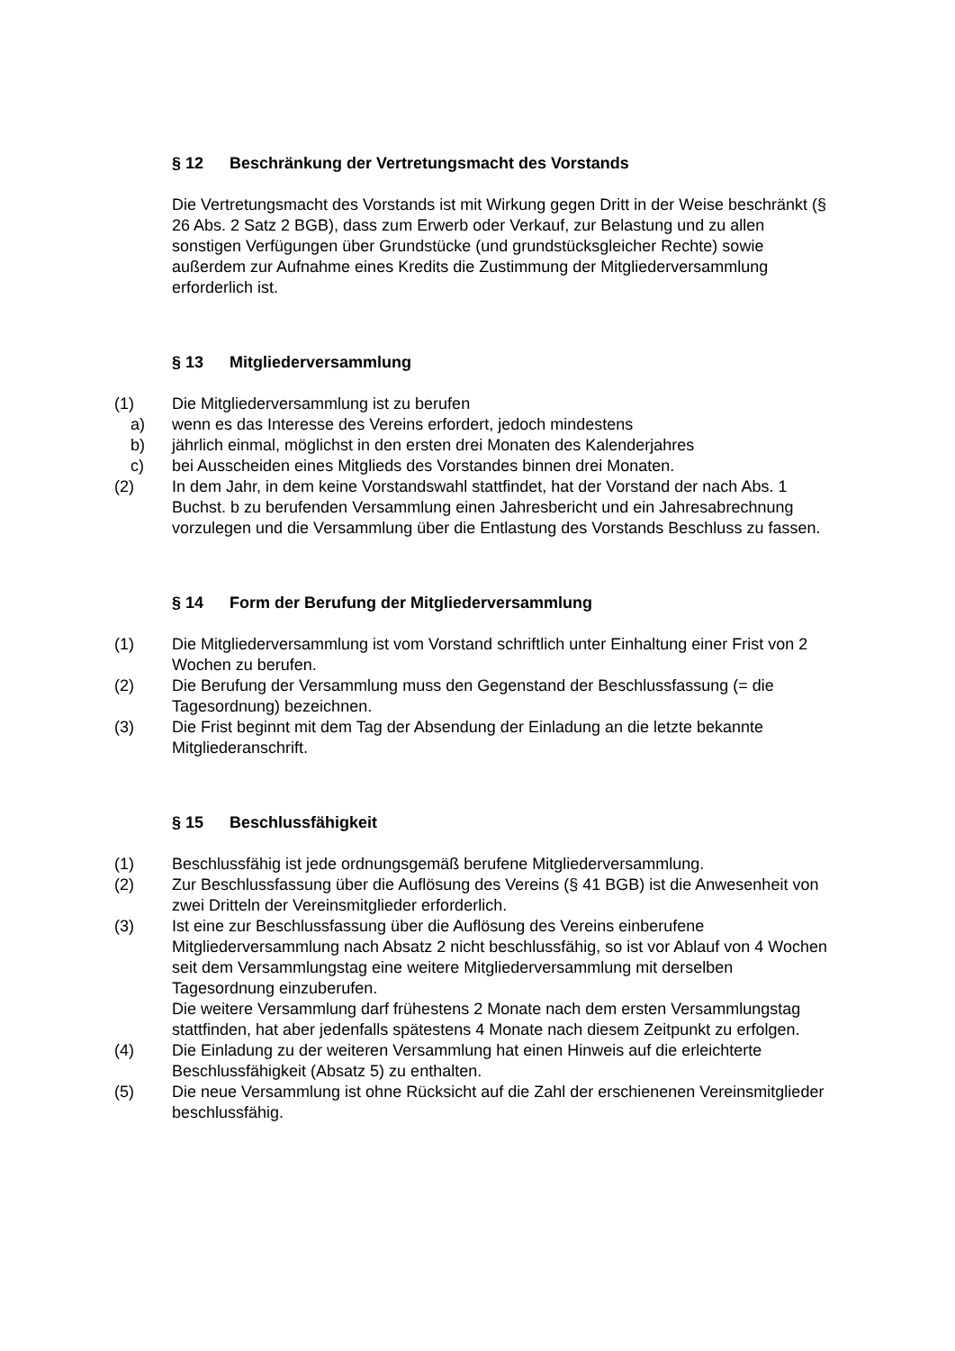§ 12 Beschränkung der Vertretungsmacht des Vorstands
Die Vertretungsmacht des Vorstands ist mit Wirkung gegen Dritt in der Weise beschränkt (§ 26 Abs. 2 Satz 2 BGB), dass zum Erwerb oder Verkauf, zur Belastung und zu allen sonstigen Verfügungen über Grundstücke (und grundstücksgleicher Rechte) sowie außerdem zur Aufnahme eines Kredits die Zustimmung der Mitgliederversammlung erforderlich ist.
§ 13 Mitgliederversammlung
(1) Die Mitgliederversammlung ist zu berufen
a) wenn es das Interesse des Vereins erfordert, jedoch mindestens
b) jährlich einmal, möglichst in den ersten drei Monaten des Kalenderjahres
c) bei Ausscheiden eines Mitglieds des Vorstandes binnen drei Monaten.
(2) In dem Jahr, in dem keine Vorstandswahl stattfindet, hat der Vorstand der nach Abs. 1 Buchst. b zu berufenden Versammlung einen Jahresbericht und ein Jahresabrechnung vorzulegen und die Versammlung über die Entlastung des Vorstands Beschluss zu fassen.
§ 14 Form der Berufung der Mitgliederversammlung
(1) Die Mitgliederversammlung ist vom Vorstand schriftlich unter Einhaltung einer Frist von 2 Wochen zu berufen.
(2) Die Berufung der Versammlung muss den Gegenstand der Beschlussfassung (= die Tagesordnung) bezeichnen.
(3) Die Frist beginnt mit dem Tag der Absendung der Einladung an die letzte bekannte Mitgliederanschrift.
§ 15 Beschlussfähigkeit
(1) Beschlussfähig ist jede ordnungsgemäß berufene Mitgliederversammlung.
(2) Zur Beschlussfassung über die Auflösung des Vereins (§ 41 BGB) ist die Anwesenheit von zwei Dritteln der Vereinsmitglieder erforderlich.
(3) Ist eine zur Beschlussfassung über die Auflösung des Vereins einberufene Mitgliederversammlung nach Absatz 2 nicht beschlussfähig, so ist vor Ablauf von 4 Wochen seit dem Versammlungstag eine weitere Mitgliederversammlung mit derselben Tagesordnung einzuberufen.
Die weitere Versammlung darf frühestens 2 Monate nach dem ersten Versammlungstag stattfinden, hat aber jedenfalls spätestens 4 Monate nach diesem Zeitpunkt zu erfolgen.
(4) Die Einladung zu der weiteren Versammlung hat einen Hinweis auf die erleichterte Beschlussfähigkeit (Absatz 5) zu enthalten.
(5) Die neue Versammlung ist ohne Rücksicht auf die Zahl der erschienenen Vereinsmitglieder beschlussfähig.